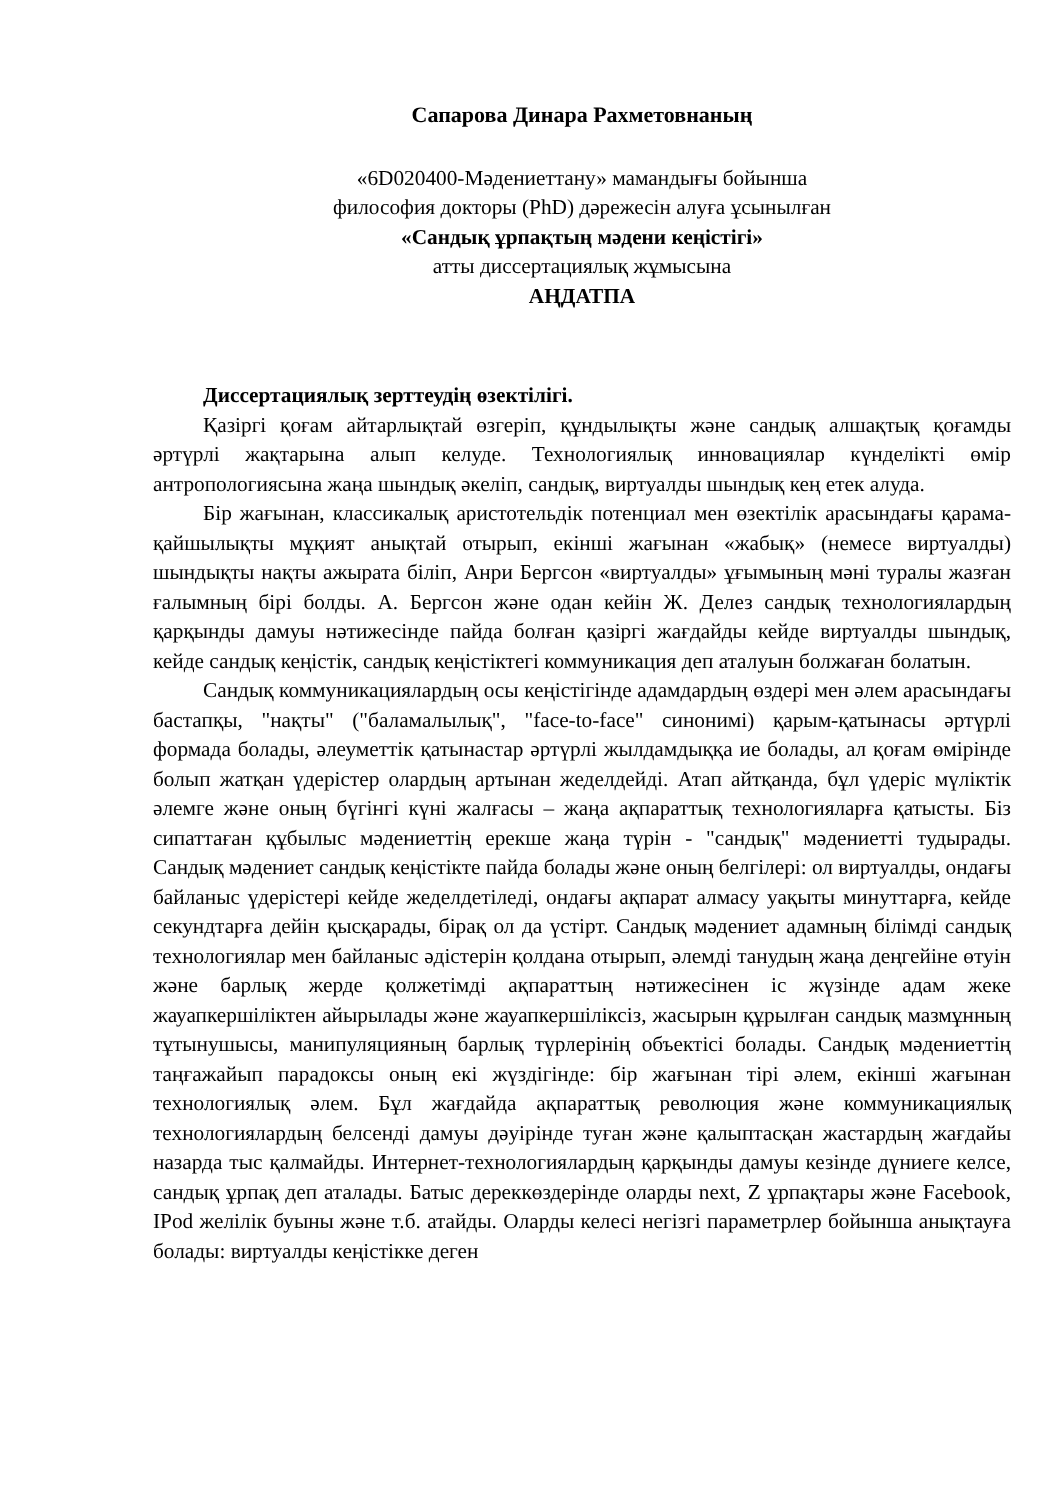Сапарова Динара Рахметовнаның
«6D020400-Мәдениеттану» мамандығы бойынша
философия докторы (PhD) дәрежесін алуға ұсынылған
«Сандық ұрпақтың мәдени кеңістігі»
атты диссертациялық жұмысына
АҢДАТПА
Диссертациялық зерттеудің өзектілігі.
Қазіргі қоғам айтарлықтай өзгеріп, құндылықты және сандық алшақтық қоғамды әртүрлі жақтарына алып келуде. Технологиялық инновациялар күнделікті өмір антропологиясына жаңа шындық әкеліп, сандық, виртуалды шындық кең етек алуда.
Бір жағынан, классикалық аристотельдік потенциал мен өзектілік арасындағы қарама-қайшылықты мұқият анықтай отырып, екінші жағынан «жабық» (немесе виртуалды) шындықты нақты ажырата біліп, Анри Бергсон «виртуалды» ұғымының мәні туралы жазған ғалымның бірі болды. А. Бергсон және одан кейін Ж. Делез сандық технологиялардың қарқынды дамуы нәтижесінде пайда болған қазіргі жағдайды кейде виртуалды шындық, кейде сандық кеңістік, сандық кеңістіктегі коммуникация деп аталуын болжаған болатын.
Сандық коммуникациялардың осы кеңістігінде адамдардың өздері мен әлем арасындағы бастапқы, "нақты" ("баламалылық", "face-to-face" синонимі) қарым-қатынасы әртүрлі формада болады, әлеуметтік қатынастар әртүрлі жылдамдыққа ие болады, ал қоғам өмірінде болып жатқан үдерістер олардың артынан жеделдейді. Атап айтқанда, бұл үдеріс мүліктік әлемге және оның бүгінгі күні жалғасы – жаңа ақпараттық технологияларға қатысты. Біз сипаттаған құбылыс мәдениеттің ерекше жаңа түрін - "сандық" мәдениетті тудырады. Сандық мәдениет сандық кеңістікте пайда болады және оның белгілері: ол виртуалды, ондағы байланыс үдерістері кейде жеделдетіледі, ондағы ақпарат алмасу уақыты минуттарға, кейде секундтарға дейін қысқарады, бірақ ол да үстірт. Сандық мәдениет адамның білімді сандық технологиялар мен байланыс әдістерін қолдана отырып, әлемді танудың жаңа деңгейіне өтуін және барлық жерде қолжетімді ақпараттың нәтижесінен іс жүзінде адам жеке жауапкершіліктен айырылады және жауапкершіліксіз, жасырын құрылған сандық мазмұнның тұтынушысы, манипуляцияның барлық түрлерінің объектісі болады. Сандық мәдениеттің таңғажайып парадоксы оның екі жүздігінде: бір жағынан тірі әлем, екінші жағынан технологиялық әлем. Бұл жағдайда ақпараттық революция және коммуникациялық технологиялардың белсенді дамуы дәуірінде туған және қалыптасқан жастардың жағдайы назарда тыс қалмайды. Интернет-технологиялардың қарқынды дамуы кезінде дүниеге келсе, сандық ұрпақ деп аталады. Батыс дереккөздерінде оларды next, Z ұрпақтары және Facebook, IPod желілік буыны және т.б. атайды. Оларды келесі негізгі параметрлер бойынша анықтауға болады: виртуалды кеңістікке деген